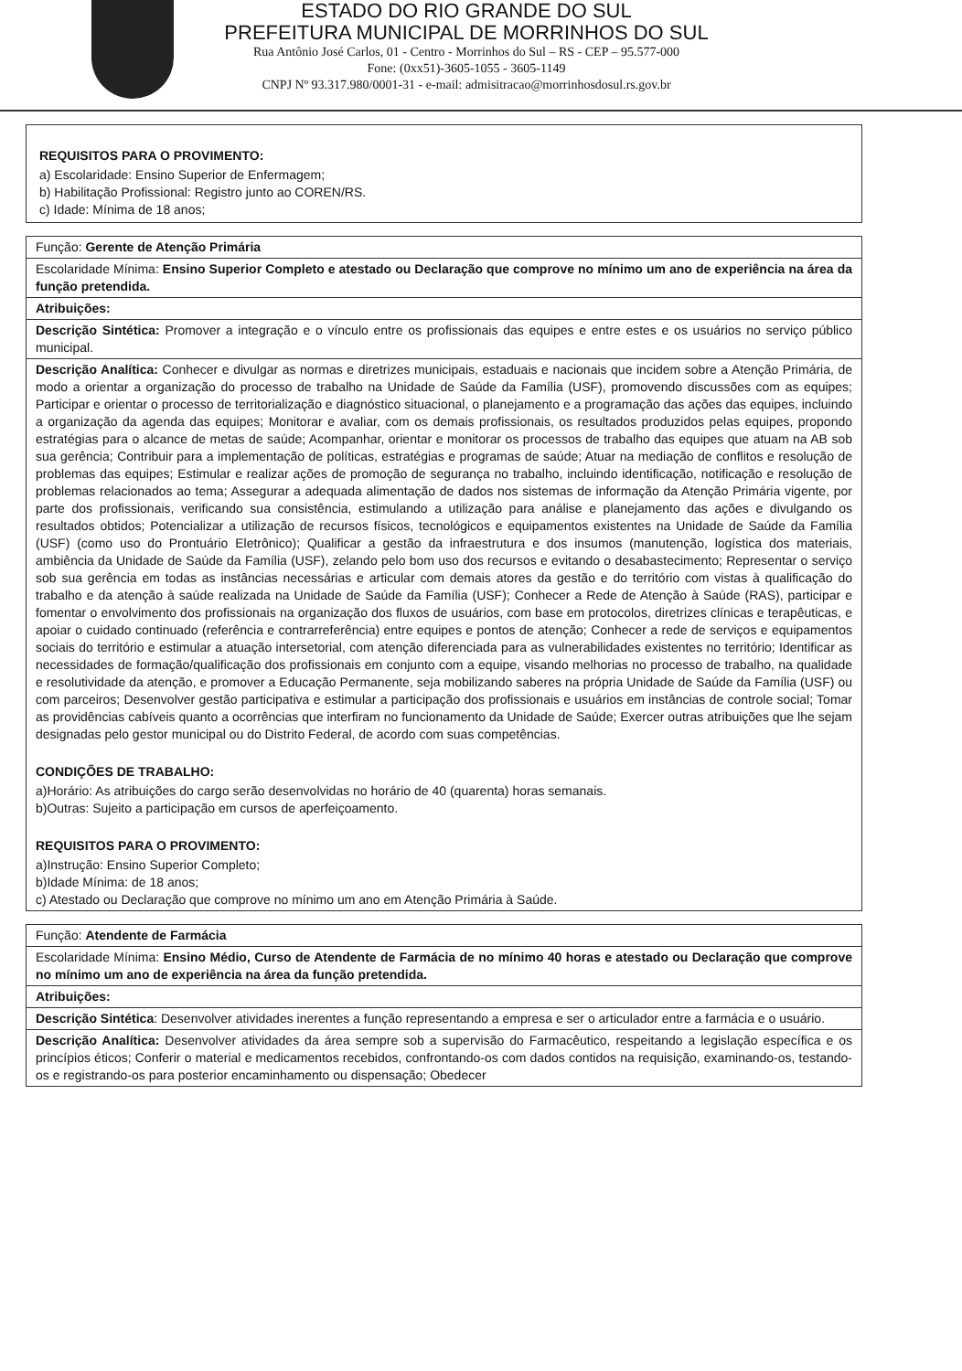ESTADO DO RIO GRANDE DO SUL
PREFEITURA MUNICIPAL DE MORRINHOS DO SUL
Rua Antônio José Carlos, 01 - Centro - Morrinhos do Sul – RS - CEP – 95.577-000
Fone: (0xx51)-3605-1055 - 3605-1149
CNPJ Nº 93.317.980/0001-31 - e-mail: admisitracao@morrinhosdosul.rs.gov.br
| REQUISITOS PARA O PROVIMENTO: a) Escolaridade: Ensino Superior de Enfermagem; b) Habilitação Profissional: Registro junto ao COREN/RS. c) Idade: Mínima de 18 anos; |
| Função: Gerente de Atenção Primária |
| Escolaridade Mínima: Ensino Superior Completo e atestado ou Declaração que comprove no mínimo um ano de experiência na área da função pretendida. |
| Atribuições: |
| Descrição Sintética: Promover a integração e o vínculo entre os profissionais das equipes e entre estes e os usuários no serviço público municipal. |
| Descrição Analítica: Conhecer e divulgar as normas e diretrizes municipais, estaduais e nacionais que incidem sobre a Atenção Primária, de modo a orientar a organização do processo de trabalho na Unidade de Saúde da Família (USF), promovendo discussões com as equipes; Participar e orientar o processo de territorialização e diagnóstico situacional, o planejamento e a programação das ações das equipes, incluindo a organização da agenda das equipes; Monitorar e avaliar, com os demais profissionais, os resultados produzidos pelas equipes, propondo estratégias para o alcance de metas de saúde; Acompanhar, orientar e monitorar os processos de trabalho das equipes que atuam na AB sob sua gerência; Contribuir para a implementação de políticas, estratégias e programas de saúde; Atuar na mediação de conflitos e resolução de problemas das equipes; Estimular e realizar ações de promoção de segurança no trabalho, incluindo identificação, notificação e resolução de problemas relacionados ao tema; Assegurar a adequada alimentação de dados nos sistemas de informação da Atenção Primária vigente, por parte dos profissionais, verificando sua consistência, estimulando a utilização para análise e planejamento das ações e divulgando os resultados obtidos; Potencializar a utilização de recursos físicos, tecnológicos e equipamentos existentes na Unidade de Saúde da Família (USF) (como uso do Prontuário Eletrônico); Qualificar a gestão da infraestrutura e dos insumos (manutenção, logística dos materiais, ambiência da Unidade de Saúde da Família (USF), zelando pelo bom uso dos recursos e evitando o desabastecimento; Representar o serviço sob sua gerência em todas as instâncias necessárias e articular com demais atores da gestão e do território com vistas à qualificação do trabalho e da atenção à saúde realizada na Unidade de Saúde da Família (USF); Conhecer a Rede de Atenção à Saúde (RAS), participar e fomentar o envolvimento dos profissionais na organização dos fluxos de usuários, com base em protocolos, diretrizes clínicas e terapêuticas, e apoiar o cuidado continuado (referência e contrarreferência) entre equipes e pontos de atenção; Conhecer a rede de serviços e equipamentos sociais do território e estimular a atuação intersetorial, com atenção diferenciada para as vulnerabilidades existentes no território; Identificar as necessidades de formação/qualificação dos profissionais em conjunto com a equipe, visando melhorias no processo de trabalho, na qualidade e resolutividade da atenção, e promover a Educação Permanente, seja mobilizando saberes na própria Unidade de Saúde da Família (USF) ou com parceiros; Desenvolver gestão participativa e estimular a participação dos profissionais e usuários em instâncias de controle social; Tomar as providências cabíveis quanto a ocorrências que interfiram no funcionamento da Unidade de Saúde; Exercer outras atribuições que lhe sejam designadas pelo gestor municipal ou do Distrito Federal, de acordo com suas competências. CONDIÇÕES DE TRABALHO: a)Horário: As atribuições do cargo serão desenvolvidas no horário de 40 (quarenta) horas semanais. b)Outras: Sujeito a participação em cursos de aperfeiçoamento. REQUISITOS PARA O PROVIMENTO: a)Instrução: Ensino Superior Completo; b)Idade Mínima: de 18 anos; c) Atestado ou Declaração que comprove no mínimo um ano em Atenção Primária à Saúde. |
| Função: Atendente de Farmácia |
| Escolaridade Mínima: Ensino Médio, Curso de Atendente de Farmácia de no mínimo 40 horas e atestado ou Declaração que comprove no mínimo um ano de experiência na área da função pretendida. |
| Atribuições: |
| Descrição Sintética : Desenvolver atividades inerentes a função representando a empresa e ser o articulador entre a farmácia e o usuário. |
| Descrição Analítica: Desenvolver atividades da área sempre sob a supervisão do Farmacêutico, respeitando a legislação específica e os princípios éticos; Conferir o material e medicamentos recebidos, confrontando-os com dados contidos na requisição, examinando-os, testando-os e registrando-os para posterior encaminhamento ou dispensação; Obedecer |